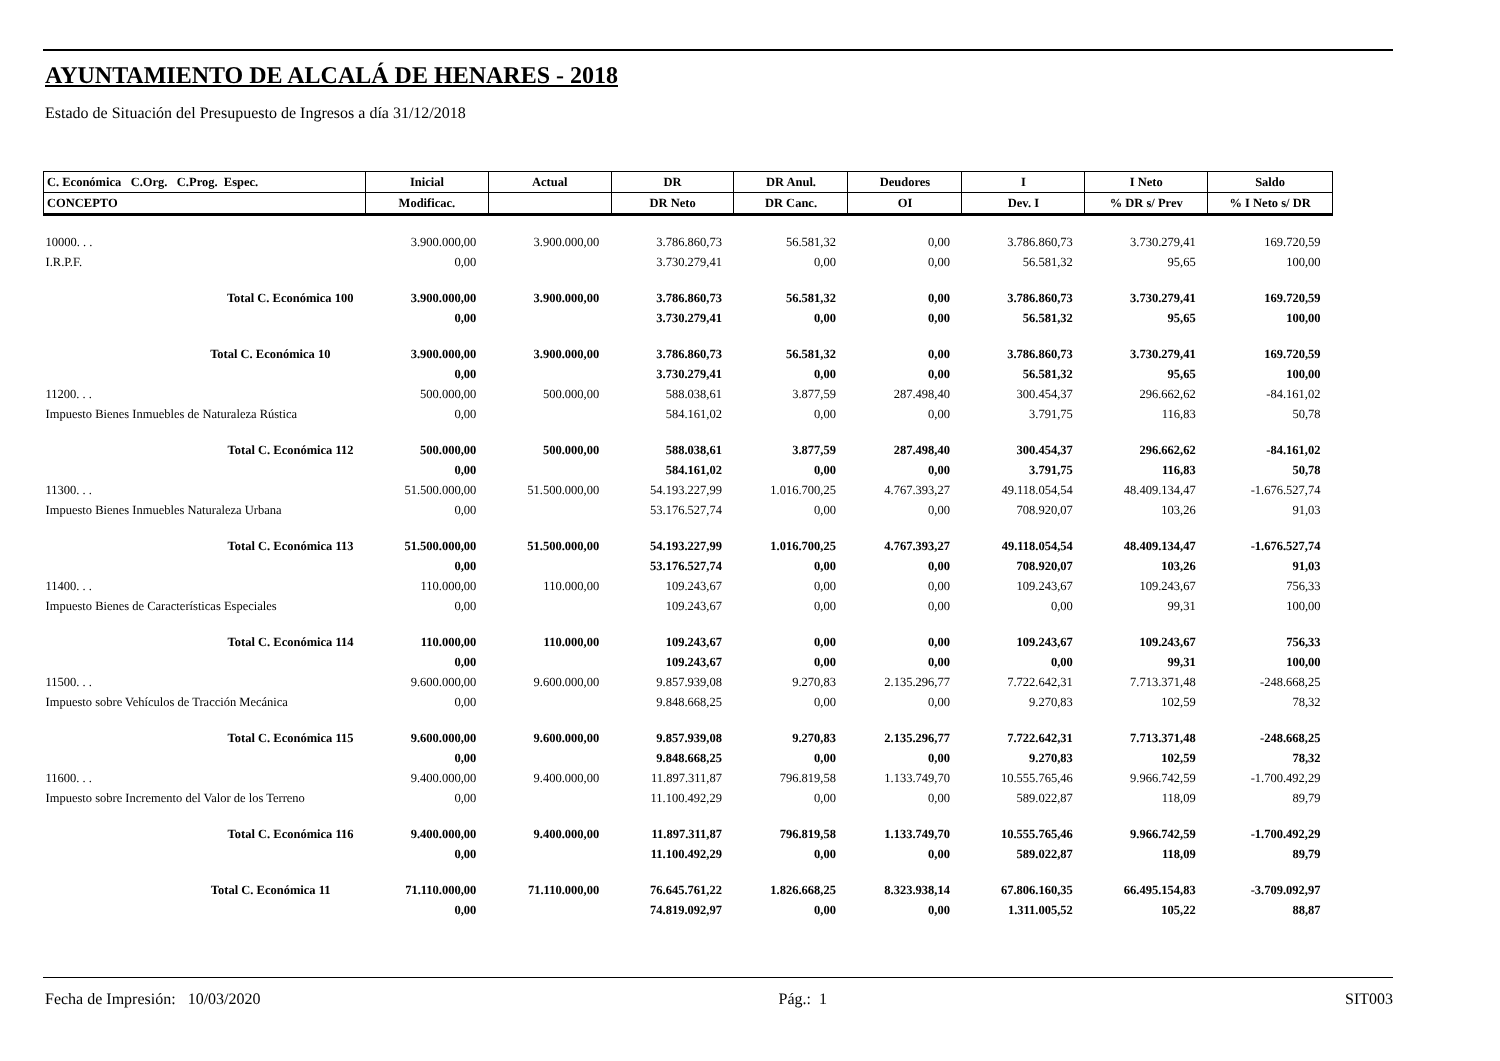AYUNTAMIENTO DE ALCALÁ DE HENARES - 2018
Estado de Situación del Presupuesto de Ingresos a día 31/12/2018
| C. Económica C.Org. C.Prog. Espec. | Inicial | Actual | DR | DR Anul. | Deudores | I | I Neto | Saldo |
| --- | --- | --- | --- | --- | --- | --- | --- | --- |
| CONCEPTO | Modificac. | | DR Neto | DR Canc. | OI | Dev. I | % DR s/ Prev | % I Neto s/ DR |
| 10000. . . | 3.900.000,00 | 3.900.000,00 | 3.786.860,73 | 56.581,32 | 0,00 | 3.786.860,73 | 3.730.279,41 | 169.720,59 |
| I.R.P.F. | 0,00 | | 3.730.279,41 | 0,00 | 0,00 | 56.581,32 | 95,65 | 100,00 |
| Total C. Económica 100 | 3.900.000,00 | 3.900.000,00 | 3.786.860,73 | 56.581,32 | 0,00 | 3.786.860,73 | 3.730.279,41 | 169.720,59 |
| | 0,00 | | 3.730.279,41 | 0,00 | 0,00 | 56.581,32 | 95,65 | 100,00 |
| Total C. Económica 10 | 3.900.000,00 | 3.900.000,00 | 3.786.860,73 | 56.581,32 | 0,00 | 3.786.860,73 | 3.730.279,41 | 169.720,59 |
| | 0,00 | | 3.730.279,41 | 0,00 | 0,00 | 56.581,32 | 95,65 | 100,00 |
| 11200. . . | 500.000,00 | 500.000,00 | 588.038,61 | 3.877,59 | 287.498,40 | 300.454,37 | 296.662,62 | -84.161,02 |
| Impuesto Bienes Inmuebles de Naturaleza Rústica | 0,00 | | 584.161,02 | 0,00 | 0,00 | 3.791,75 | 116,83 | 50,78 |
| Total C. Económica 112 | 500.000,00 | 500.000,00 | 588.038,61 | 3.877,59 | 287.498,40 | 300.454,37 | 296.662,62 | -84.161,02 |
| | 0,00 | | 584.161,02 | 0,00 | 0,00 | 3.791,75 | 116,83 | 50,78 |
| 11300. . . | 51.500.000,00 | 51.500.000,00 | 54.193.227,99 | 1.016.700,25 | 4.767.393,27 | 49.118.054,54 | 48.409.134,47 | -1.676.527,74 |
| Impuesto Bienes Inmuebles Naturaleza Urbana | 0,00 | | 53.176.527,74 | 0,00 | 0,00 | 708.920,07 | 103,26 | 91,03 |
| Total C. Económica 113 | 51.500.000,00 | 51.500.000,00 | 54.193.227,99 | 1.016.700,25 | 4.767.393,27 | 49.118.054,54 | 48.409.134,47 | -1.676.527,74 |
| | 0,00 | | 53.176.527,74 | 0,00 | 0,00 | 708.920,07 | 103,26 | 91,03 |
| 11400. . . | 110.000,00 | 110.000,00 | 109.243,67 | 0,00 | 0,00 | 109.243,67 | 109.243,67 | 756,33 |
| Impuesto Bienes de Características Especiales | 0,00 | | 109.243,67 | 0,00 | 0,00 | 0,00 | 99,31 | 100,00 |
| Total C. Económica 114 | 110.000,00 | 110.000,00 | 109.243,67 | 0,00 | 0,00 | 109.243,67 | 109.243,67 | 756,33 |
| | 0,00 | | 109.243,67 | 0,00 | 0,00 | 0,00 | 99,31 | 100,00 |
| 11500. . . | 9.600.000,00 | 9.600.000,00 | 9.857.939,08 | 9.270,83 | 2.135.296,77 | 7.722.642,31 | 7.713.371,48 | -248.668,25 |
| Impuesto sobre Vehículos de Tracción Mecánica | 0,00 | | 9.848.668,25 | 0,00 | 0,00 | 9.270,83 | 102,59 | 78,32 |
| Total C. Económica 115 | 9.600.000,00 | 9.600.000,00 | 9.857.939,08 | 9.270,83 | 2.135.296,77 | 7.722.642,31 | 7.713.371,48 | -248.668,25 |
| | 0,00 | | 9.848.668,25 | 0,00 | 0,00 | 9.270,83 | 102,59 | 78,32 |
| 11600. . . | 9.400.000,00 | 9.400.000,00 | 11.897.311,87 | 796.819,58 | 1.133.749,70 | 10.555.765,46 | 9.966.742,59 | -1.700.492,29 |
| Impuesto sobre Incremento del Valor de los Terreno | 0,00 | | 11.100.492,29 | 0,00 | 0,00 | 589.022,87 | 118,09 | 89,79 |
| Total C. Económica 116 | 9.400.000,00 | 9.400.000,00 | 11.897.311,87 | 796.819,58 | 1.133.749,70 | 10.555.765,46 | 9.966.742,59 | -1.700.492,29 |
| | 0,00 | | 11.100.492,29 | 0,00 | 0,00 | 589.022,87 | 118,09 | 89,79 |
| Total C. Económica 11 | 71.110.000,00 | 71.110.000,00 | 76.645.761,22 | 1.826.668,25 | 8.323.938,14 | 67.806.160,35 | 66.495.154,83 | -3.709.092,97 |
| | 0,00 | | 74.819.092,97 | 0,00 | 0,00 | 1.311.005,52 | 105,22 | 88,87 |
Fecha de Impresión: 10/03/2020 Pág.: 1 SIT003